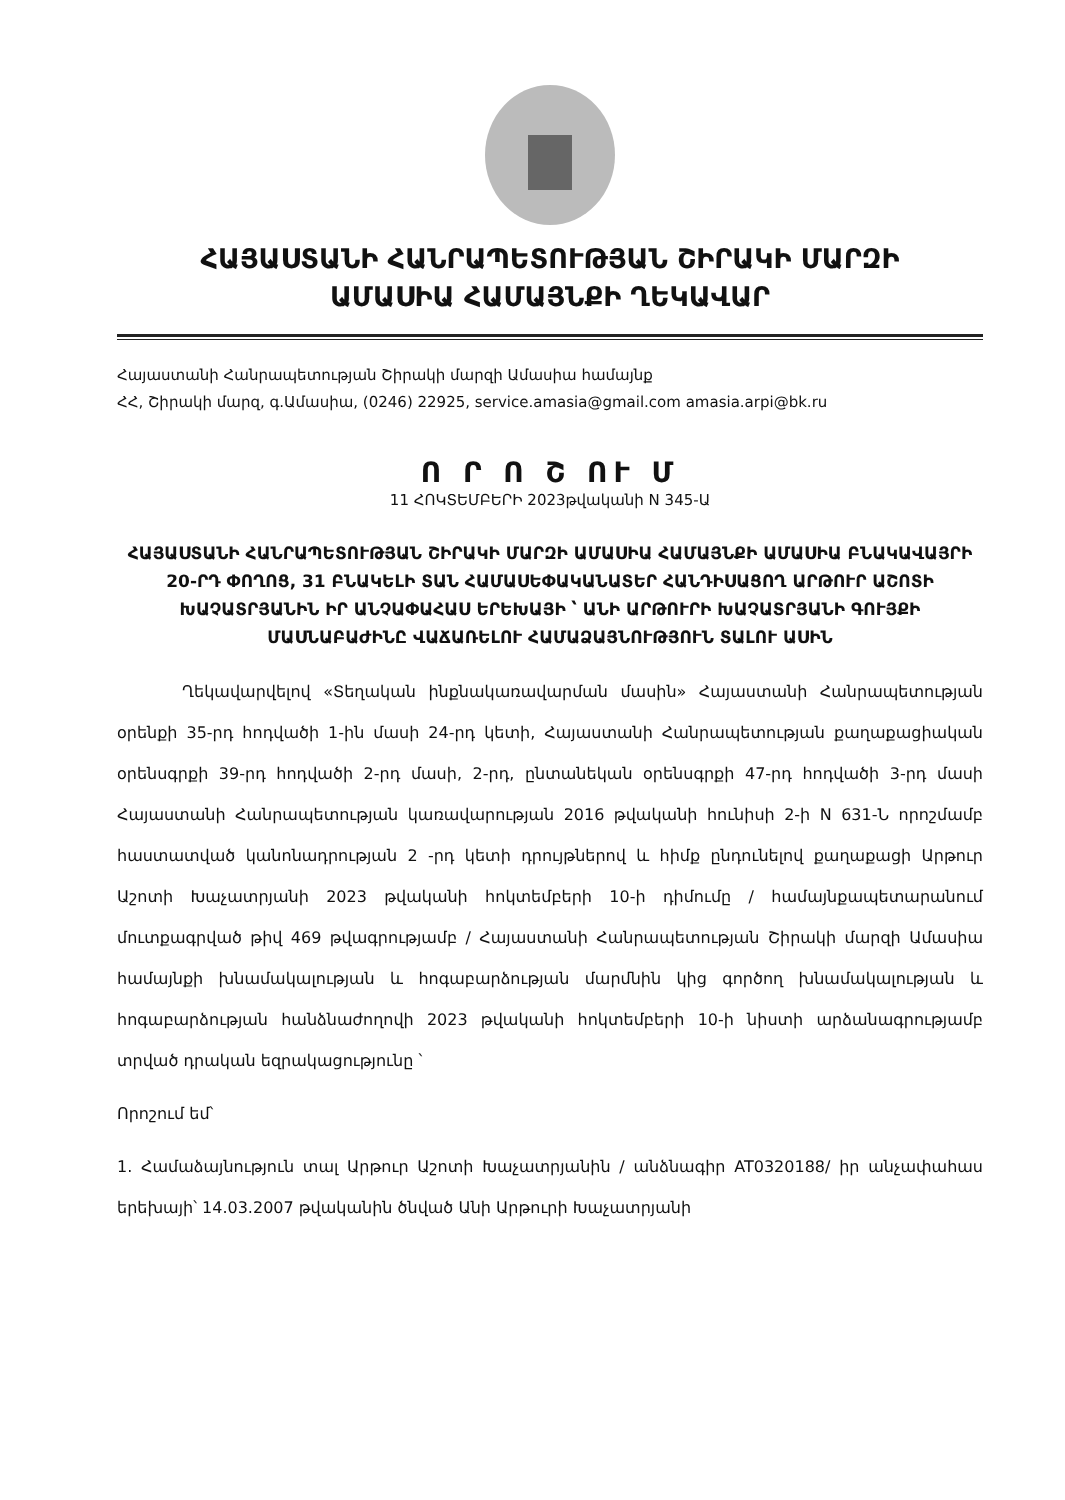ՀԱՅԱՍՏԱՆԻ ՀԱՆՐԱՊԵՏՈՒԹՅԱՆ ՇԻՐԱԿԻ ՄԱՐԶԻ
ԱՄԱՍԻԱ ՀԱՄԱՅՆՔԻ ՂԵԿԱՎԱՐ
Հայաստանի Հանրապետության Շիրակի մարզի Ամասիա համայնք
ՀՀ, Շիրակի մարզ, գ.Ամասիա, (0246) 22925, service.amasia@gmail.com amasia.arpi@bk.ru
Ո Ր Ո Շ ՈՒ Մ
11 ՀՈԿՏԵՄԲԵՐԻ 2023թվականի N 345-Ա
ՀԱՅԱՍՏԱՆԻ ՀԱՆՐԱՊԵՏՈՒԹՅԱՆ ՇԻՐԱԿԻ ՄԱՐԶԻ ԱՄԱՍԻԱ ՀԱՄԱՅՆՔԻ ԱՄԱՍԻԱ ԲՆԱԿԱՎԱՅՐԻ 20-ՐԴ ՓՈՂՈՑ, 31 ԲՆԱԿԵԼԻ ՏԱՆ ՀԱՄԱՍԵՓԱԿԱՆԱՏԵՐ ՀԱՆԴԻՍԱՑՈՂ ԱՐԹՈՒՐ ԱՇՈՏԻ ԽԱՉԱՏՐՅԱՆԻՆ ԻՐ ԱՆՉԱՓԱՀԱՍ ԵՐԵԽԱՅԻ ՝ ԱՆԻ ԱՐԹՈՒՐԻ ԽԱՉԱՏՐՅԱՆԻ ԳՈՒՅՔԻ ՄԱՍՆԱԲԱԺԻՆԸ ՎԱՃԱՌԵԼՈՒ ՀԱՄԱՁԱՅՆՈՒԹՅՈՒՆ ՏԱԼՈՒ ԱՍԻՆ
Ղեկավարվելով «Տեղական ինքնակառավարման մասին» Հայաստանի Հանրապետության օրենքի 35-րդ հոդվածի 1-ին մասի 24-րդ կետի, Հայաստանի Հանրապետության քաղաքացիական օրենսգրքի 39-րդ հոդվածի 2-րդ մասի, 2-րդ, ընտանեկան օրենսգրքի 47-րդ հոդվածի 3-րդ մասի Հայաստանի Հանրապետության կառավարության 2016 թվականի հունիսի 2-ի N 631-Ն որոշմամբ հաստատված կանոնադրության 2 -րդ կետի դրույթներով և հիմք ընդունելով քաղաքացի Արթուր Աշոտի Խաչատրյանի 2023 թվականի հոկտեմբերի 10-ի դիմումը / համայնքապետարանում մուտքագրված թիվ 469 թվագրությամբ / Հայաստանի Հանրապետության Շիրակի մարզի Ամասիա համայնքի խնամակալության և հոգաբարձության մարմնին կից գործող խնամակալության և հոգաբարձության հանձնաժողովի 2023 թվականի հոկտեմբերի 10-ի նիստի արձանագրությամբ տրված դրական եզրակացությունը ՝
Որոշում եմ՝
1. Համաձայնություն տալ Արթուր Աշոտի Խաչատրյանին / անձնագիր AT0320188/ իր անչափահաս երեխայի՝ 14.03.2007 թվականին ծնված Անի Արթուրի Խաչատրյանի